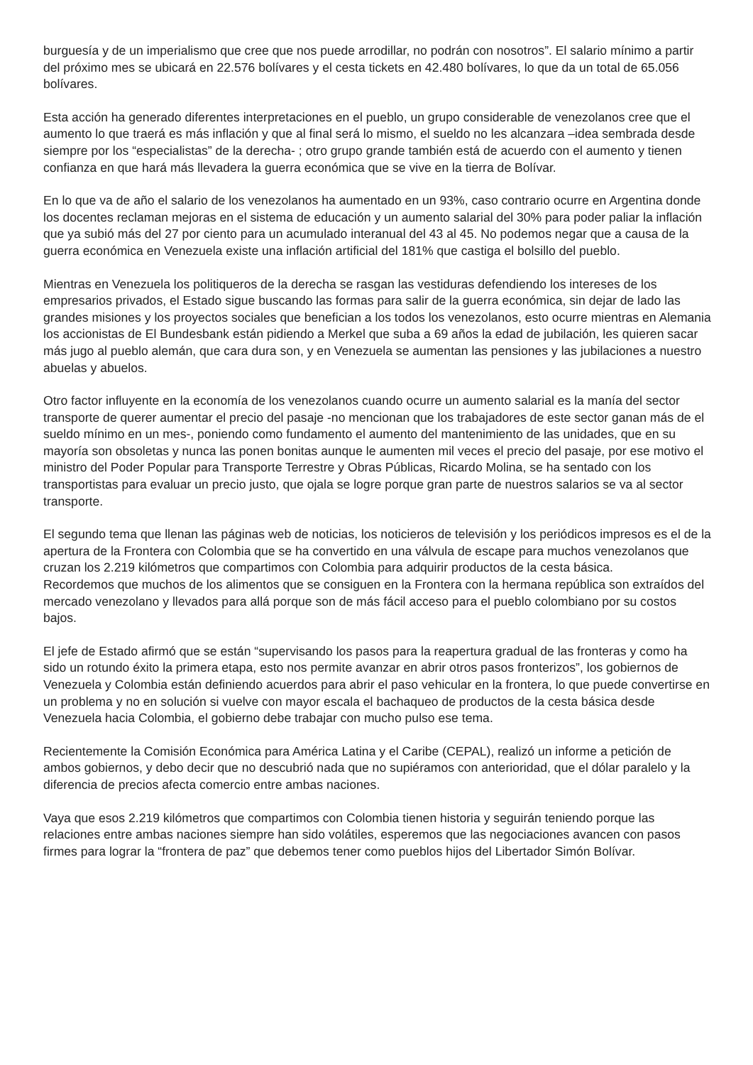burguesía y de un imperialismo que cree que nos puede arrodillar, no podrán con nosotros”. El salario mínimo a partir del próximo mes se ubicará en 22.576 bolívares y el cesta tickets en 42.480 bolívares, lo que da un total de 65.056 bolívares.
Esta acción ha generado diferentes interpretaciones en el pueblo, un grupo considerable de venezolanos cree que el aumento lo que traerá es más inflación y que al final será lo mismo, el sueldo no les alcanzara –idea sembrada desde siempre por los “especialistas” de la derecha- ; otro grupo grande también está de acuerdo con el aumento y tienen confianza en que hará más llevadera la guerra económica que se vive en la tierra de Bolívar.
En lo que va de año el salario de los venezolanos ha aumentado en un 93%, caso contrario ocurre en Argentina donde los docentes reclaman mejoras en el sistema de educación y un aumento salarial del 30% para poder paliar la inflación que ya subió más del 27 por ciento para un acumulado interanual del 43 al 45. No podemos negar que a causa de la guerra económica en Venezuela existe una inflación artificial del 181% que castiga el bolsillo del pueblo.
Mientras en Venezuela los politiqueros de la derecha se rasgan las vestiduras defendiendo los intereses de los empresarios privados, el Estado sigue buscando las formas para salir de la guerra económica, sin dejar de lado las grandes misiones y los proyectos sociales que benefician a los todos los venezolanos, esto ocurre mientras en Alemania los accionistas de El Bundesbank están pidiendo a Merkel que suba a 69 años la edad de jubilación, les quieren sacar más jugo al pueblo alemán, que cara dura son, y en Venezuela se aumentan las pensiones y las jubilaciones a nuestro abuelas y abuelos.
Otro factor influyente en la economía de los venezolanos cuando ocurre un aumento salarial es la manía del sector transporte de querer aumentar el precio del pasaje -no mencionan que los trabajadores de este sector ganan más de el sueldo mínimo en un mes-, poniendo como fundamento el aumento del mantenimiento de las unidades, que en su mayoría son obsoletas y nunca las ponen bonitas aunque le aumenten mil veces el precio del pasaje, por ese motivo el ministro del Poder Popular para Transporte Terrestre y Obras Públicas, Ricardo Molina, se ha sentado con los transportistas para evaluar un precio justo, que ojala se logre porque gran parte de nuestros salarios se va al sector transporte.
El segundo tema que llenan las páginas web de noticias, los noticieros de televisión y los periódicos impresos es el de la apertura de la Frontera con Colombia que se ha convertido en una válvula de escape para muchos venezolanos que cruzan los 2.219 kilómetros que compartimos con Colombia para adquirir productos de la cesta básica.
Recordemos que muchos de los alimentos que se consiguen en la Frontera con la hermana república son extraídos del mercado venezolano y llevados para allá porque son de más fácil acceso para el pueblo colombiano por su costos bajos.
El jefe de Estado afirmó que se están “supervisando los pasos para la reapertura gradual de las fronteras y como ha sido un rotundo éxito la primera etapa, esto nos permite avanzar en abrir otros pasos fronterizos”, los gobiernos de Venezuela y Colombia están definiendo acuerdos para abrir el paso vehicular en la frontera, lo que puede convertirse en un problema y no en solución si vuelve con mayor escala el bachaqueo de productos de la cesta básica desde Venezuela hacia Colombia, el gobierno debe trabajar con mucho pulso ese tema.
Recientemente la Comisión Económica para América Latina y el Caribe (CEPAL), realizó un informe a petición de ambos gobiernos, y debo decir que no descubrió nada que no supiéramos con anterioridad, que el dólar paralelo y la diferencia de precios afecta comercio entre ambas naciones.
Vaya que esos 2.219 kilómetros que compartimos con Colombia tienen historia y seguirán teniendo porque las relaciones entre ambas naciones siempre han sido volátiles, esperemos que las negociaciones avancen con pasos firmes para lograr la “frontera de paz” que debemos tener como pueblos hijos del Libertador Simón Bolívar.